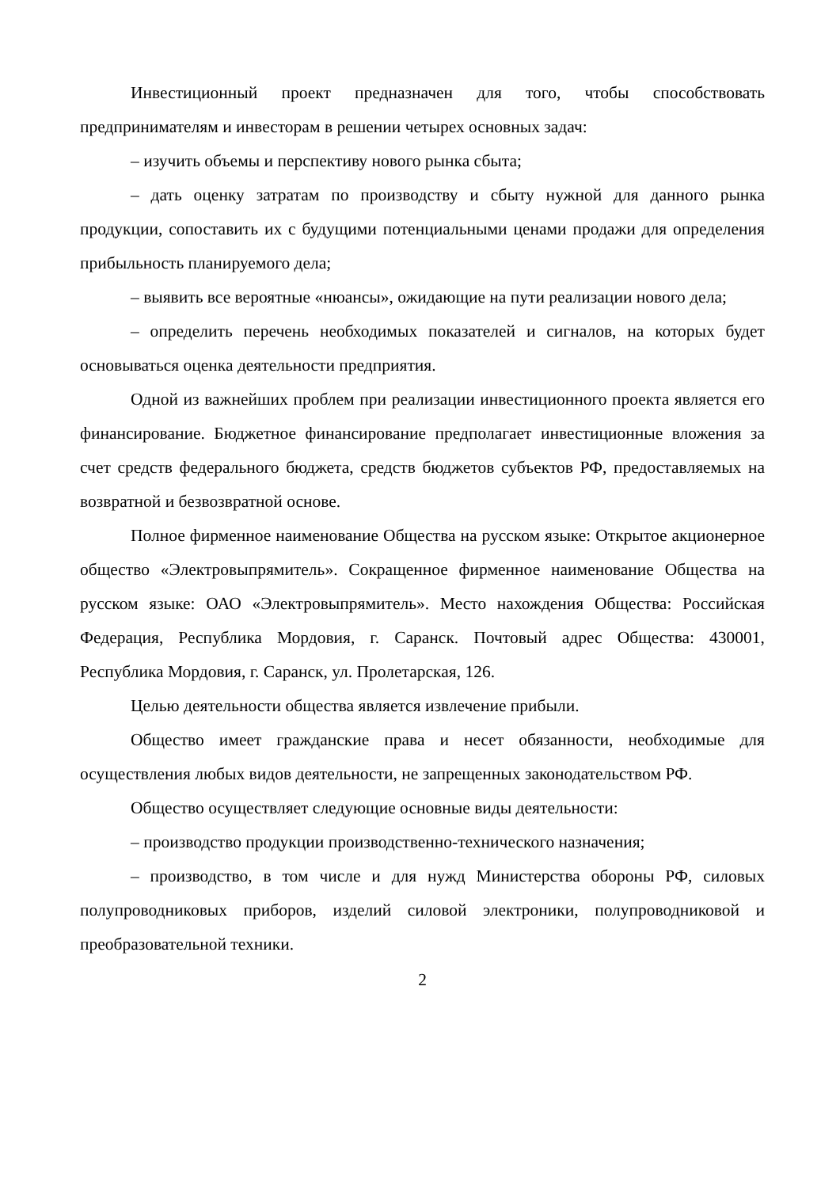Инвестиционный проект предназначен для того, чтобы способствовать предпринимателям и инвесторам в решении четырех основных задач:
– изучить объемы и перспективу нового рынка сбыта;
– дать оценку затратам по производству и сбыту нужной для данного рынка продукции, сопоставить их с будущими потенциальными ценами продажи для определения прибыльность планируемого дела;
– выявить все вероятные «нюансы», ожидающие на пути реализации нового дела;
– определить перечень необходимых показателей и сигналов, на которых будет основываться оценка деятельности предприятия.
Одной из важнейших проблем при реализации инвестиционного проекта является его финансирование. Бюджетное финансирование предполагает инвестиционные вложения за счет средств федерального бюджета, средств бюджетов субъектов РФ, предоставляемых на возвратной и безвозвратной основе.
Полное фирменное наименование Общества на русском языке: Открытое акционерное общество «Электровыпрямитель». Сокращенное фирменное наименование Общества на русском языке: ОАО «Электровыпрямитель». Место нахождения Общества: Российская Федерация, Республика Мордовия, г. Саранск. Почтовый адрес Общества: 430001, Республика Мордовия, г. Саранск, ул. Пролетарская, 126.
Целью деятельности общества является извлечение прибыли.
Общество имеет гражданские права и несет обязанности, необходимые для осуществления любых видов деятельности, не запрещенных законодательством РФ.
Общество осуществляет следующие основные виды деятельности:
– производство продукции производственно-технического назначения;
– производство, в том числе и для нужд Министерства обороны РФ, силовых полупроводниковых приборов, изделий силовой электроники, полупроводниковой и преобразовательной техники.
2